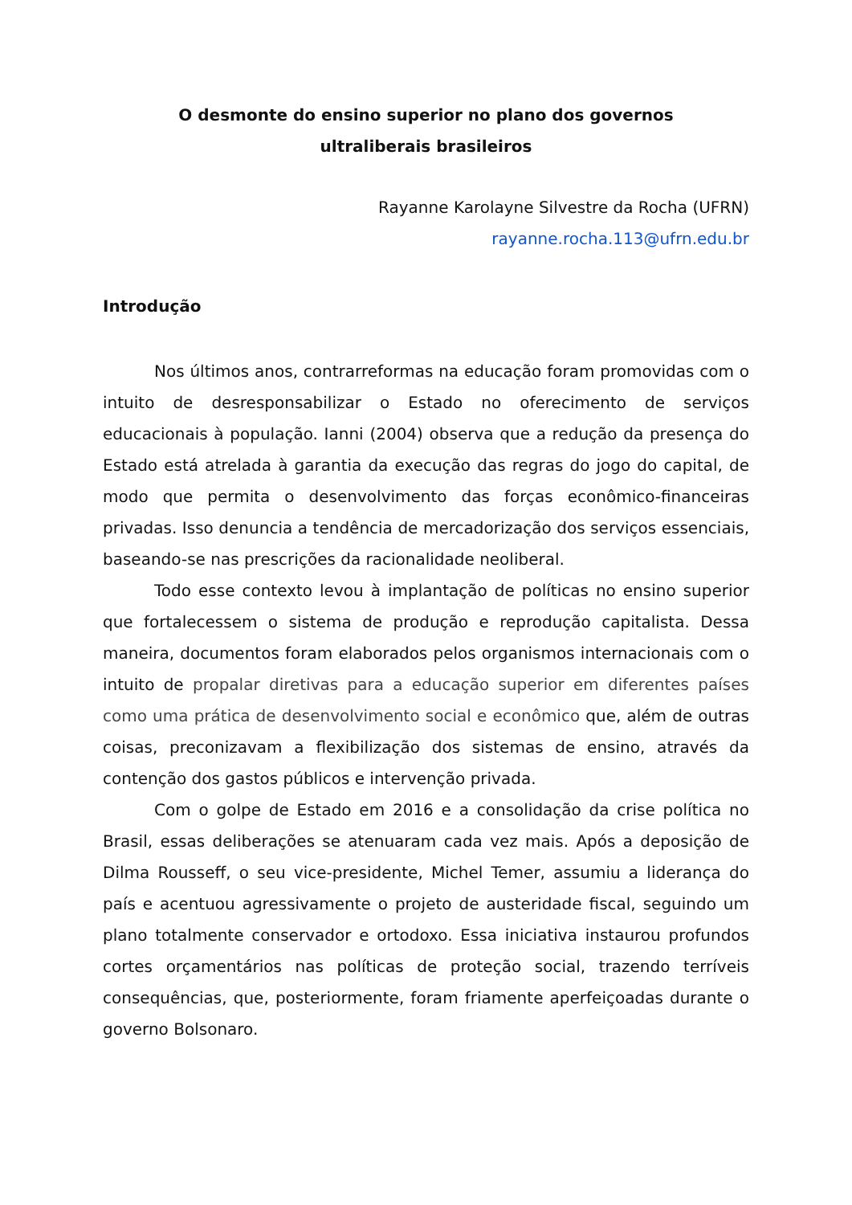O desmonte do ensino superior no plano dos governos
ultraliberais brasileiros
Rayanne Karolayne Silvestre da Rocha (UFRN)
rayanne.rocha.113@ufrn.edu.br
Introdução
Nos últimos anos, contrarreformas na educação foram promovidas com o intuito de desresponsabilizar o Estado no oferecimento de serviços educacionais à população. Ianni (2004) observa que a redução da presença do Estado está atrelada à garantia da execução das regras do jogo do capital, de modo que permita o desenvolvimento das forças econômico-financeiras privadas. Isso denuncia a tendência de mercadorização dos serviços essenciais, baseando-se nas prescrições da racionalidade neoliberal.
Todo esse contexto levou à implantação de políticas no ensino superior que fortalecessem o sistema de produção e reprodução capitalista. Dessa maneira, documentos foram elaborados pelos organismos internacionais com o intuito de propalar diretivas para a educação superior em diferentes países como uma prática de desenvolvimento social e econômico que, além de outras coisas, preconizavam a flexibilização dos sistemas de ensino, através da contenção dos gastos públicos e intervenção privada.
Com o golpe de Estado em 2016 e a consolidação da crise política no Brasil, essas deliberações se atenuaram cada vez mais. Após a deposição de Dilma Rousseff, o seu vice-presidente, Michel Temer, assumiu a liderança do país e acentuou agressivamente o projeto de austeridade fiscal, seguindo um plano totalmente conservador e ortodoxo. Essa iniciativa instaurou profundos cortes orçamentários nas políticas de proteção social, trazendo terríveis consequências, que, posteriormente, foram friamente aperfeiçoadas durante o governo Bolsonaro.